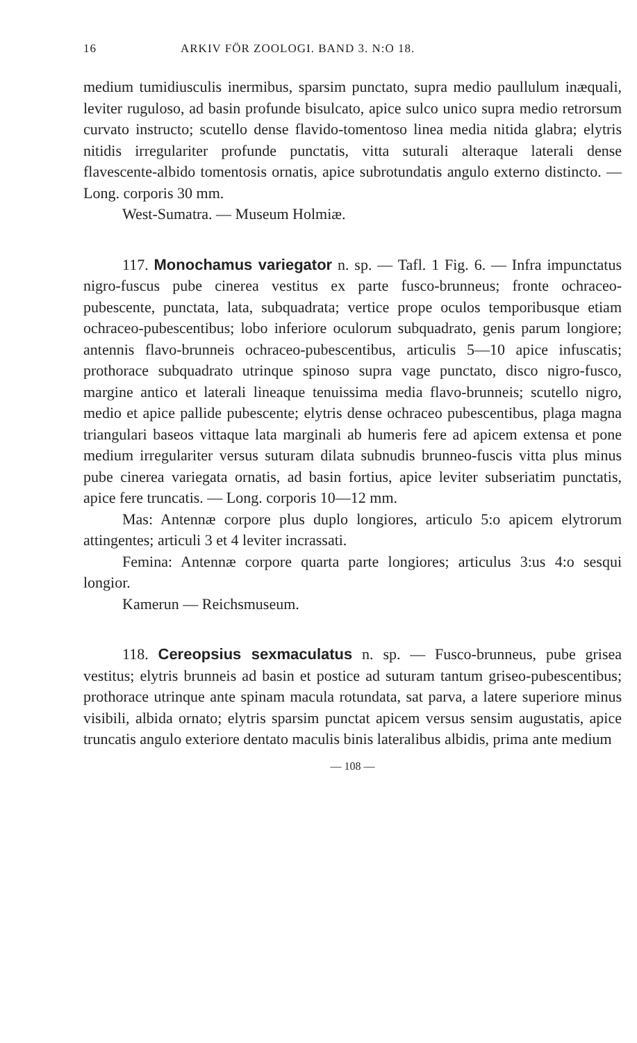16 ARKIV FÖR ZOOLOGI. BAND 3. N:O 18.
medium tumidiusculis inermibus, sparsim punctato, supra medio paullulum inæquali, leviter ruguloso, ad basin profunde bisulcato, apice sulco unico supra medio retrorsum curvato instructo; scutello dense flavido-tomentoso linea media nitida glabra; elytris nitidis irregulariter profunde punctatis, vitta suturali alteraque laterali dense flavescente-albido tomentosis ornatis, apice subrotundatis angulo externo distincto. — Long. corporis 30 mm.
West-Sumatra. — Museum Holmiæ.
117. Monochamus variegator n. sp. — Tafl. 1 Fig. 6. — Infra impunctatus nigro-fuscus pube cinerea vestitus ex parte fusco-brunneus; fronte ochraceo-pubescente, punctata, lata, subquadrata; vertice prope oculos temporibusque etiam ochraceo-pubescentibus; lobo inferiore oculorum subquadrato, genis parum longiore; antennis flavo-brunneis ochraceo-pubescentibus, articulis 5—10 apice infuscatis; prothorace subquadrato utrinque spinoso supra vage punctato, disco nigro-fusco, margine antico et laterali lineaque tenuissima media flavo-brunneis; scutello nigro, medio et apice pallide pubescente; elytris dense ochraceo pubescentibus, plaga magna triangulari baseos vittaque lata marginali ab humeris fere ad apicem extensa et pone medium irregulariter versus suturam dilata subnudis brunneo-fuscis vitta plus minus pube cinerea variegata ornatis, ad basin fortius, apice leviter subseriatim punctatis, apice fere truncatis. — Long. corporis 10—12 mm.
Mas: Antennæ corpore plus duplo longiores, articulo 5:o apicem elytrorum attingentes; articuli 3 et 4 leviter incrassati.
Femina: Antennæ corpore quarta parte longiores; articulus 3:us 4:o sesqui longior.
Kamerun — Reichsmuseum.
118. Cereopsius sexmaculatus n. sp. — Fusco-brunneus, pube grisea vestitus; elytris brunneis ad basin et postice ad suturam tantum griseo-pubescentibus; prothorace utrinque ante spinam macula rotundata, sat parva, a latere superiore minus visibili, albida ornato; elytris sparsim punctat apicem versus sensim augustatis, apice truncatis angulo exteriore dentato maculis binis lateralibus albidis, prima ante medium
— 108 —